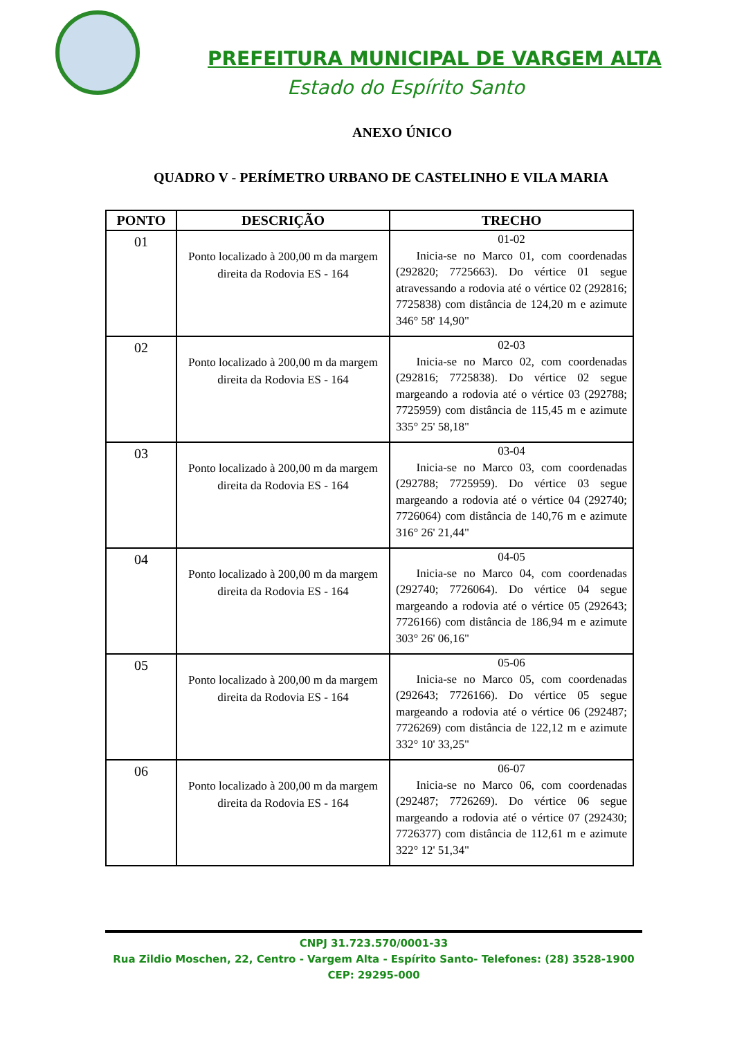PREFEITURA MUNICIPAL DE VARGEM ALTA
Estado do Espírito Santo
ANEXO ÚNICO
QUADRO V - PERÍMETRO URBANO DE CASTELINHO E VILA MARIA
| PONTO | DESCRIÇÃO | TRECHO |
| --- | --- | --- |
| 01 | Ponto localizado à 200,00 m da margem direita da Rodovia ES - 164 | 01-02 Inicia-se no Marco 01, com coordenadas (292820; 7725663). Do vértice 01 segue atravessando a rodovia até o vértice 02 (292816; 7725838) com distância de 124,20 m e azimute 346° 58' 14,90" |
| 02 | Ponto localizado à 200,00 m da margem direita da Rodovia ES - 164 | 02-03 Inicia-se no Marco 02, com coordenadas (292816; 7725838). Do vértice 02 segue margeando a rodovia até o vértice 03 (292788; 7725959) com distância de 115,45 m e azimute 335° 25' 58,18" |
| 03 | Ponto localizado à 200,00 m da margem direita da Rodovia ES - 164 | 03-04 Inicia-se no Marco 03, com coordenadas (292788; 7725959). Do vértice 03 segue margeando a rodovia até o vértice 04 (292740; 7726064) com distância de 140,76 m e azimute 316° 26' 21,44" |
| 04 | Ponto localizado à 200,00 m da margem direita da Rodovia ES - 164 | 04-05 Inicia-se no Marco 04, com coordenadas (292740; 7726064). Do vértice 04 segue margeando a rodovia até o vértice 05 (292643; 7726166) com distância de 186,94 m e azimute 303° 26' 06,16" |
| 05 | Ponto localizado à 200,00 m da margem direita da Rodovia ES - 164 | 05-06 Inicia-se no Marco 05, com coordenadas (292643; 7726166). Do vértice 05 segue margeando a rodovia até o vértice 06 (292487; 7726269) com distância de 122,12 m e azimute 332° 10' 33,25" |
| 06 | Ponto localizado à 200,00 m da margem direita da Rodovia ES - 164 | 06-07 Inicia-se no Marco 06, com coordenadas (292487; 7726269). Do vértice 06 segue margeando a rodovia até o vértice 07 (292430; 7726377) com distância de 112,61 m e azimute 322° 12' 51,34" |
CNPJ 31.723.570/0001-33
Rua Zildio Moschen, 22, Centro - Vargem Alta - Espírito Santo- Telefones: (28) 3528-1900
CEP: 29295-000